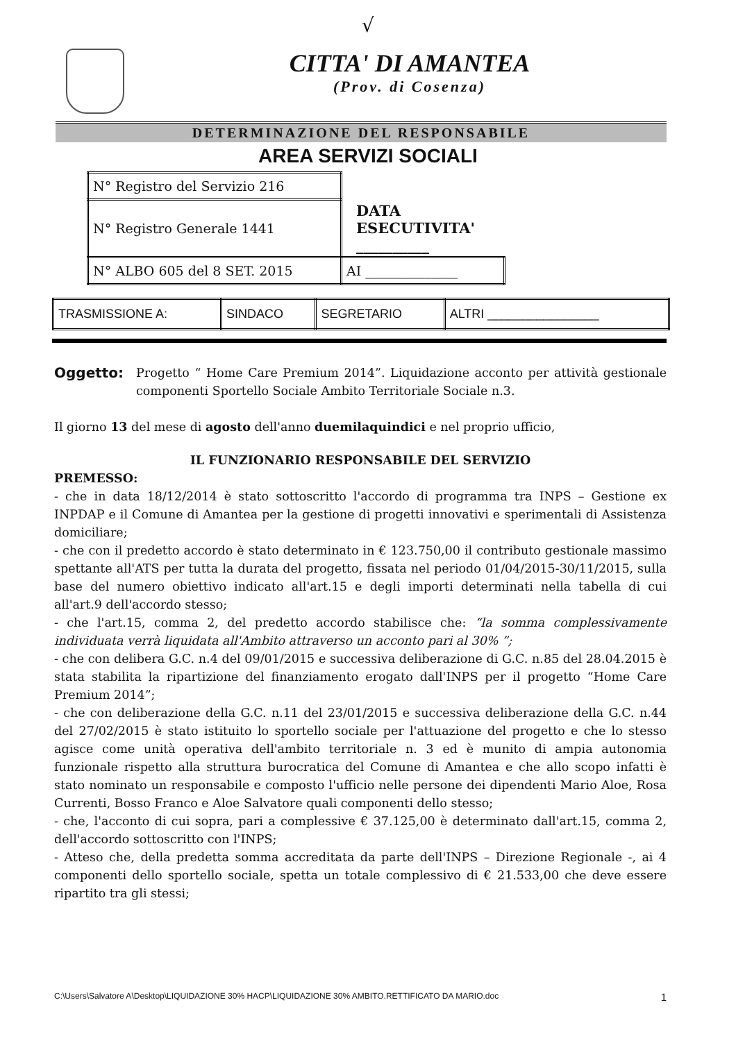√
CITTA' DI AMANTEA
(Prov. di Cosenza)
DETERMINAZIONE DEL RESPONSABILE
AREA SERVIZI SOCIALI
| N° Registro del Servizio 216 | |
| N° Registro Generale 1441 | DATA ESECUTIVITA' __________ |
| N° ALBO 605 del 8 SET. 2015 | AI ______________ |
| TRASMISSIONE A: | SINDACO | SEGRETARIO | ALTRI ________________ |
Oggetto: Progetto “ Home Care Premium 2014”. Liquidazione acconto per attività gestionale componenti Sportello Sociale Ambito Territoriale Sociale n.3.
Il giorno 13 del mese di agosto dell'anno duemilaquindici e nel proprio ufficio,
IL FUNZIONARIO RESPONSABILE DEL SERVIZIO
PREMESSO:
- che in data 18/12/2014 è stato sottoscritto l'accordo di programma tra INPS – Gestione ex INPDAP e il Comune di Amantea per la gestione di progetti innovativi e sperimentali di Assistenza domiciliare;
- che con il predetto accordo è stato determinato in € 123.750,00 il contributo gestionale massimo spettante all'ATS per tutta la durata del progetto, fissata nel periodo 01/04/2015-30/11/2015, sulla base del numero obiettivo indicato all'art.15 e degli importi determinati nella tabella di cui all'art.9 dell'accordo stesso;
- che l'art.15, comma 2, del predetto accordo stabilisce che: “la somma complessivamente individuata verrà liquidata all'Ambito attraverso un acconto pari al 30% ”;
- che con delibera G.C. n.4 del 09/01/2015 e successiva deliberazione di G.C. n.85 del 28.04.2015 è stata stabilita la ripartizione del finanziamento erogato dall'INPS per il progetto “Home Care Premium 2014”;
- che con deliberazione della G.C. n.11 del 23/01/2015 e successiva deliberazione della G.C. n.44 del 27/02/2015 è stato istituito lo sportello sociale per l'attuazione del progetto e che lo stesso agisce come unità operativa dell'ambito territoriale n. 3 ed è munito di ampia autonomia funzionale rispetto alla struttura burocratica del Comune di Amantea e che allo scopo infatti è stato nominato un responsabile e composto l'ufficio nelle persone dei dipendenti Mario Aloe, Rosa Currenti, Bosso Franco e Aloe Salvatore quali componenti dello stesso;
- che, l'acconto di cui sopra, pari a complessive € 37.125,00 è determinato dall'art.15, comma 2, dell'accordo sottoscritto con l'INPS;
- Atteso che, della predetta somma accreditata da parte dell'INPS – Direzione Regionale -, ai 4 componenti dello sportello sociale, spetta un totale complessivo di € 21.533,00 che deve essere ripartito tra gli stessi;
C:\Users\Salvatore A\Desktop\LIQUIDAZIONE 30% HACP\LIQUIDAZIONE 30% AMBITO.RETTIFICATO DA MARIO.doc 1